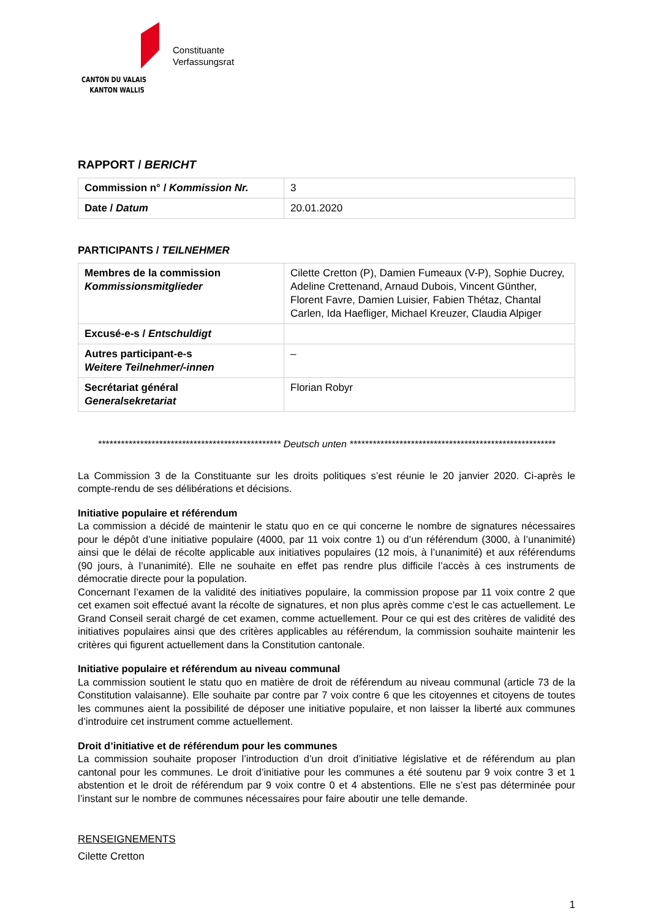CANTON DU VALAIS
KANTON WALLIS
Constituante
Verfassungsrat
RAPPORT / BERICHT
| Commission n° / Kommission Nr. | 3 |
| Date / Datum | 20.01.2020 |
PARTICIPANTS / TEILNEHMER
| Membres de la commission Kommissionsmitglieder | Cilette Cretton (P), Damien Fumeaux (V-P), Sophie Ducrey, Adeline Crettenand, Arnaud Dubois, Vincent Günther, Florent Favre, Damien Luisier, Fabien Thétaz, Chantal Carlen, Ida Haefliger, Michael Kreuzer, Claudia Alpiger |
| Excusé-e-s / Entschuldigt | |
| Autres participant-e-s Weitere Teilnehmer/-innen | – |
| Secrétariat général Generalsekretariat | Florian Robyr |
************************************************ Deutsch unten ******************************************************
La Commission 3 de la Constituante sur les droits politiques s’est réunie le 20 janvier 2020. Ci-après le compte-rendu de ses délibérations et décisions.
Initiative populaire et référendum
La commission a décidé de maintenir le statu quo en ce qui concerne le nombre de signatures nécessaires pour le dépôt d’une initiative populaire (4000, par 11 voix contre 1) ou d’un référendum (3000, à l’unanimité) ainsi que le délai de récolte applicable aux initiatives populaires (12 mois, à l’unanimité) et aux référendums (90 jours, à l’unanimité). Elle ne souhaite en effet pas rendre plus difficile l’accès à ces instruments de démocratie directe pour la population.
Concernant l’examen de la validité des initiatives populaire, la commission propose par 11 voix contre 2 que cet examen soit effectué avant la récolte de signatures, et non plus après comme c’est le cas actuellement. Le Grand Conseil serait chargé de cet examen, comme actuellement. Pour ce qui est des critères de validité des initiatives populaires ainsi que des critères applicables au référendum, la commission souhaite maintenir les critères qui figurent actuellement dans la Constitution cantonale.
Initiative populaire et référendum au niveau communal
La commission soutient le statu quo en matière de droit de référendum au niveau communal (article 73 de la Constitution valaisanne). Elle souhaite par contre par 7 voix contre 6 que les citoyennes et citoyens de toutes les communes aient la possibilité de déposer une initiative populaire, et non laisser la liberté aux communes d’introduire cet instrument comme actuellement.
Droit d’initiative et de référendum pour les communes
La commission souhaite proposer l’introduction d’un droit d’initiative législative et de référendum au plan cantonal pour les communes. Le droit d’initiative pour les communes a été soutenu par 9 voix contre 3 et 1 abstention et le droit de référendum par 9 voix contre 0 et 4 abstentions. Elle ne s’est pas déterminée pour l’instant sur le nombre de communes nécessaires pour faire aboutir une telle demande.
RENSEIGNEMENTS
Cilette Cretton
1